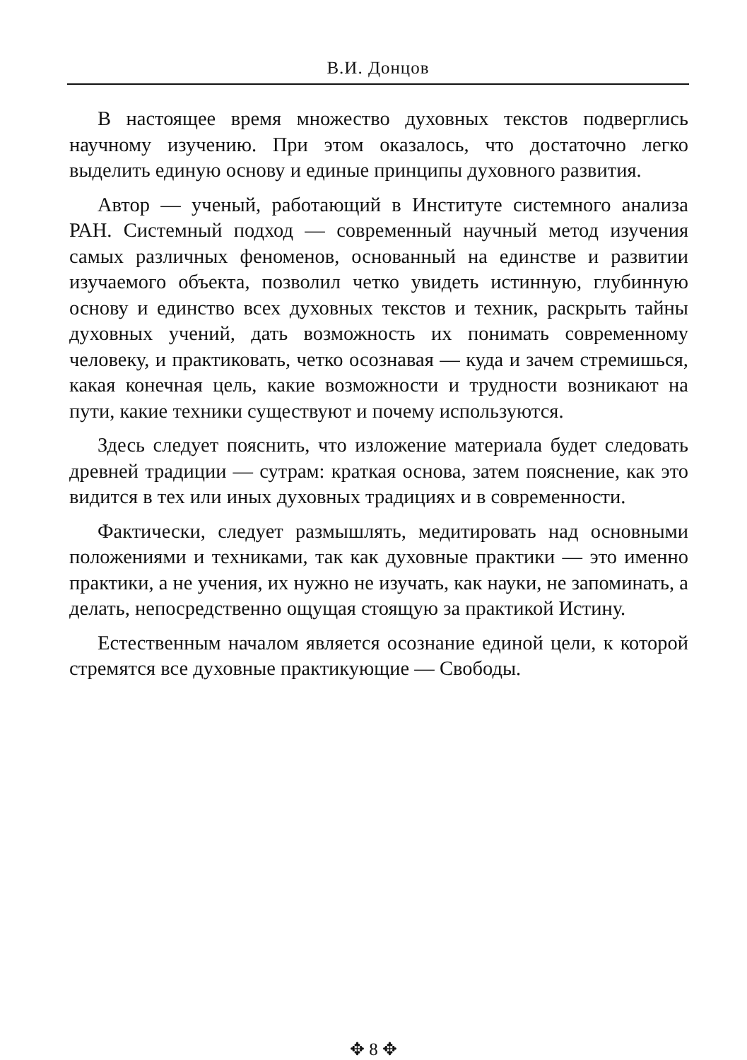В.И. Донцов
В настоящее время множество духовных текстов подверглись научному изучению. При этом оказалось, что достаточно легко выделить единую основу и единые принципы духовного развития.
Автор — ученый, работающий в Институте системного анализа РАН. Системный подход — современный научный метод изучения самых различных феноменов, основанный на единстве и развитии изучаемого объекта, позволил четко увидеть истинную, глубинную основу и единство всех духовных текстов и техник, раскрыть тайны духовных учений, дать возможность их понимать современному человеку, и практиковать, четко осознавая — куда и зачем стремишься, какая конечная цель, какие возможности и трудности возникают на пути, какие техники существуют и почему используются.
Здесь следует пояснить, что изложение материала будет следовать древней традиции — сутрам: краткая основа, затем пояснение, как это видится в тех или иных духовных традициях и в современности.
Фактически, следует размышлять, медитировать над основными положениями и техниками, так как духовные практики — это именно практики, а не учения, их нужно не изучать, как науки, не запоминать, а делать, непосредственно ощущая стоящую за практикой Истину.
Естественным началом является осознание единой цели, к которой стремятся все духовные практикующие — Свободы.
✥ 8 ✥